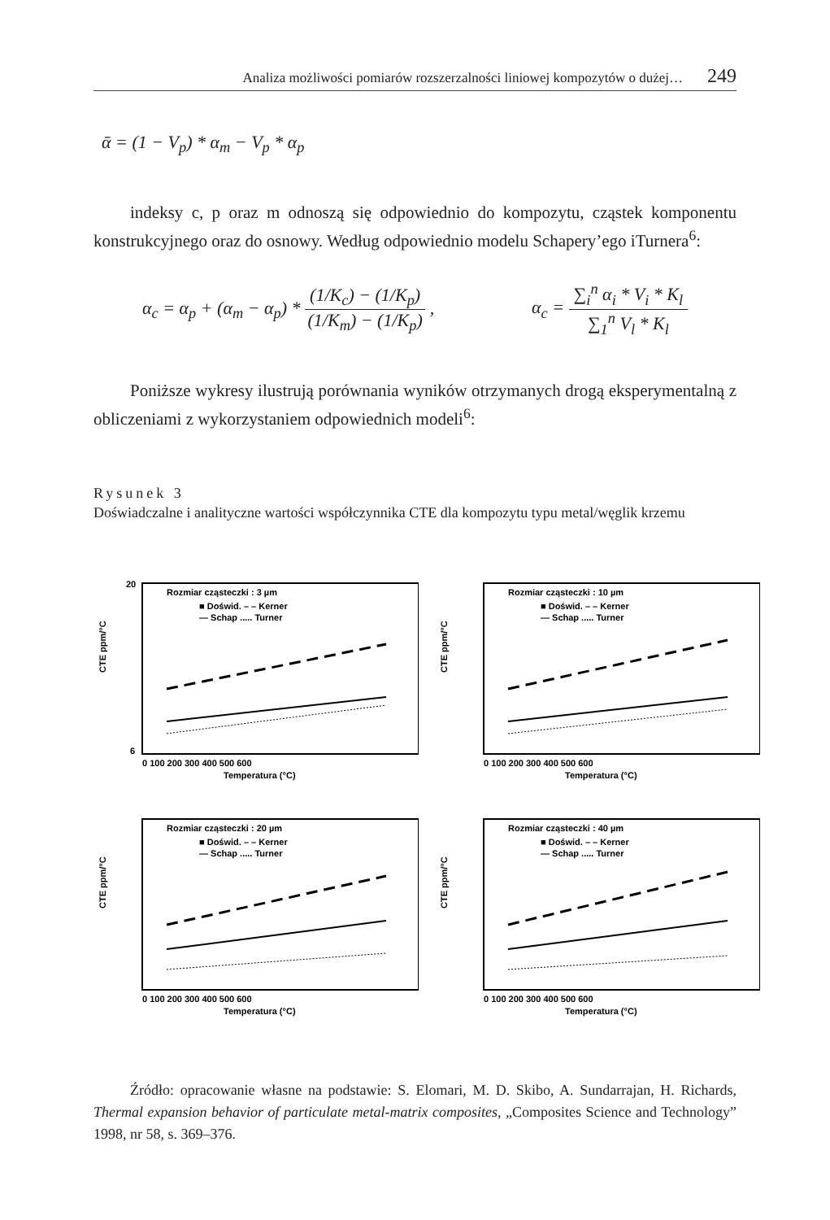Analiza możliwości pomiarów rozszerzalności liniowej kompozytów o dużej… 249
ᾱ = (1 − V<sub>p</sub>) * α<sub>m</sub> − V<sub>p</sub> * α<sub>p</sub>
indeksy c, p oraz m odnoszą się odpowiednio do kompozytu, cząstek komponentu konstrukcyjnego oraz do osnowy. Według odpowiednio modelu Schapery’ego iTurnera<sup>6</sup>:
α<sub>c</sub> = α<sub>p</sub> + (α<sub>m</sub> − α<sub>p</sub>) * (1/K<sub>c</sub>) − (1/K<sub>p</sub>) (1/K<sub>m</sub>) − (1/K<sub>p</sub>) ,
α<sub>c</sub> = ∑<sub>i</sub><sup>n</sup> α<sub>i</sub> * V<sub>i</sub> * K<sub>l</sub> ∑<sub>1</sub><sup>n</sup> V<sub>l</sub> * K<sub>l</sub>
Poniższe wykresy ilustrują porównania wyników otrzymanych drogą eksperymentalną z obliczeniami z wykorzystaniem odpowiednich modeli<sup>6</sup>:
Rysunek 3
Doświadczalne i analityczne wartości współczynnika CTE dla kompozytu typu metal/węglik krzemu
Rozmiar cząsteczki : 3 µm
■ Doświd. – – Kerner
— Schap ..... Turner
CTE ppm/°C
20
6
0 100 200 300 400 500 600
Temperatura (°C)
Rozmiar cząsteczki : 10 µm
■ Doświd. – – Kerner
— Schap ..... Turner
CTE ppm/°C
0 100 200 300 400 500 600
Temperatura (°C)
Rozmiar cząsteczki : 20 µm
■ Doświd. – – Kerner
— Schap ..... Turner
CTE ppm/°C
0 100 200 300 400 500 600
Temperatura (°C)
Rozmiar cząsteczki : 40 µm
■ Doświd. – – Kerner
— Schap ..... Turner
CTE ppm/°C
0 100 200 300 400 500 600
Temperatura (°C)
Źródło: opracowanie własne na podstawie: S. Elomari, M. D. Skibo, A. Sundarrajan, H. Richards, Thermal expansion behavior of particulate metal-matrix composites, „Composites Science and Technology” 1998, nr 58, s. 369–376.